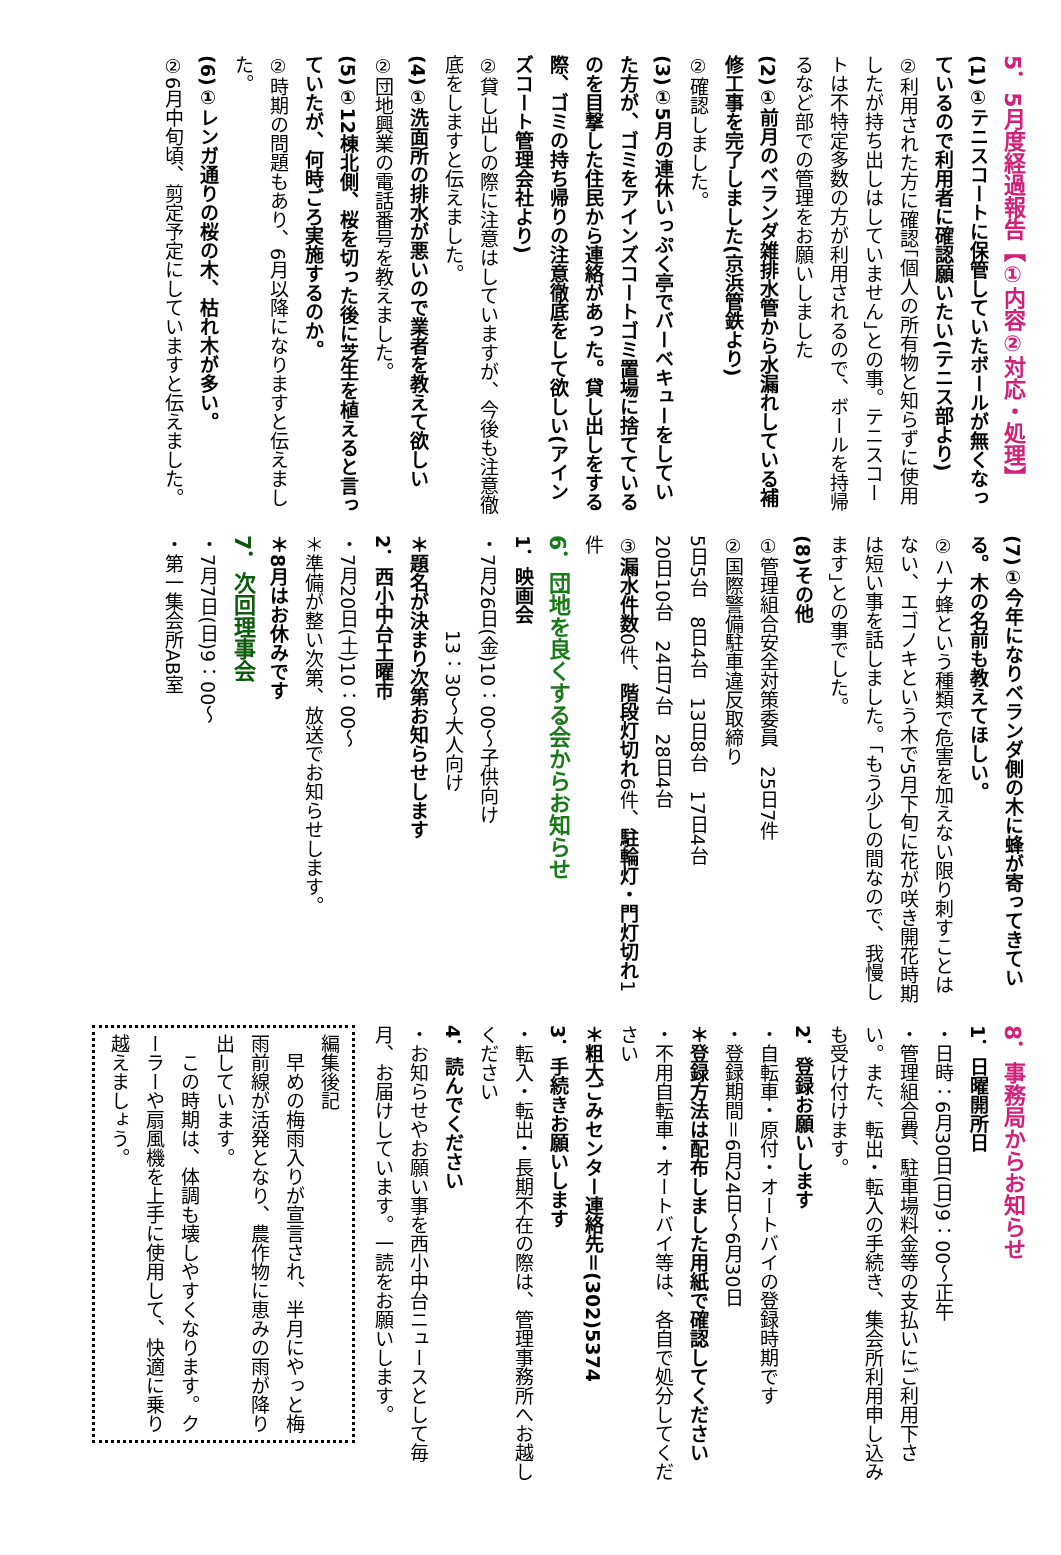5．5月度経過報告【①内容②対応・処理】
(1)①テニスコートに保管していたボールが無くなっているので利用者に確認願いたい(テニス部より)
②利用された方に確認｢個人の所有物と知らずに使用したが持ち出しはしていません｣との事。テニスコートは不特定多数の方が利用されるので、ボールを持帰るなど部での管理をお願いしました
(2)①前月のベランダ雑排水管から水漏れしている補修工事を完了しました(京浜管鉄より)
②確認しました。
(3)①5月の連休いっぷく亭でバーベキューをしていた方が、ゴミをアインズコートゴミ置場に捨てているのを目撃した住民から連絡があった。貸し出しをする際、ゴミの持ち帰りの注意徹底をして欲しい(アインズコート管理会社より)
②貸し出しの際に注意はしていますが、今後も注意徹底をしますと伝えました。
(4)①洗面所の排水が悪いので業者を教えて欲しい
②団地興業の電話番号を教えました。
(5)①12棟北側、桜を切った後に芝生を植えると言っていたが、何時ごろ実施するのか。
②時期の問題もあり、6月以降になりますと伝えました。
(6)①レンガ通りの桜の木、枯れ木が多い。
②6月中旬頃、剪定予定にしていますと伝えました。
(7)①今年になりベランダ側の木に蜂が寄ってきている。木の名前も教えてほしい。
②ハナ蜂という種類で危害を加えない限り刺すことはない、エゴノキという木で5月下旬に花が咲き開花時期は短い事を話しました。｢もう少しの間なので、我慢します｣との事でした。
(8)その他
①管理組合安全対策委員　25日7件
②国際警備駐車違反取締り
5日5台　8日4台　13日8台　17日4台
20日10台　24日7台　28日4台
③漏水件数0件、階段灯切れ6件、駐輪灯・門灯切れ1件
6．団地を良くする会からお知らせ
1．映画会
・7月26日(金)10：00～子供向け
　　　　　13：30～大人向け
＊題名が決まり次第お知らせします
2．西小中台土曜市
・7月20日(土)10：00～
＊準備が整い次第、放送でお知らせします。
＊8月はお休みです
7．次回理事会
・7月7日(日)9：00～
・第一集会所AB室
8．事務局からお知らせ
1．日曜開所日
・日時：6月30日(日)9：00～正午
・管理組合費、駐車場料金等の支払いにご利用下さい。また、転出・転入の手続き、集会所利用申し込みも受け付けます。
2．登録お願いします
・自転車・原付・オートバイの登録時期です
・登録期間＝6月24日～6月30日
＊登録方法は配布しました用紙で確認してください
・不用自転車・オートバイ等は、各自で処分してください
＊粗大ごみセンター連絡先＝(302)5374
3．手続きお願いします
・転入・転出・長期不在の際は、管理事務所へお越しください
4．読んでください
・お知らせやお願い事を西小中台ニュースとして毎月、お届けしています。一読をお願いします。
編集後記
　早めの梅雨入りが宣言され、半月にやっと梅雨前線が活発となり、農作物に恵みの雨が降り出しています。
　この時期は、体調も壊しやすくなります。クーラーや扇風機を上手に使用して、快適に乗り越えましょう。